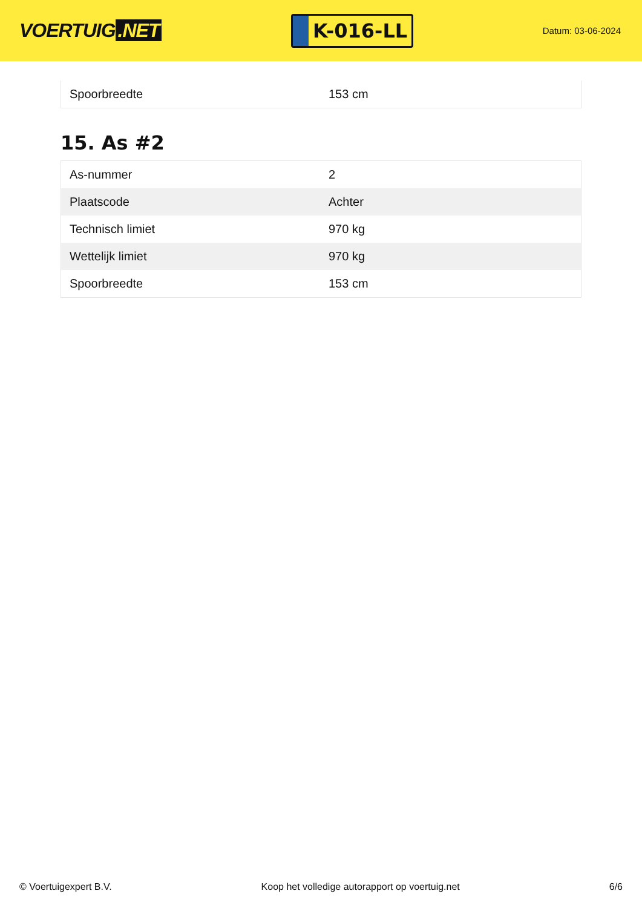VOERTUIG.NET
K-016-LL
Datum: 03-06-2024
| Spoorbreedte | 153 cm |
15. As #2
| As-nummer | 2 |
| Plaatscode | Achter |
| Technisch limiet | 970 kg |
| Wettelijk limiet | 970 kg |
| Spoorbreedte | 153 cm |
© Voertuigexpert B.V. Koop het volledige autorapport op voertuig.net 6/6